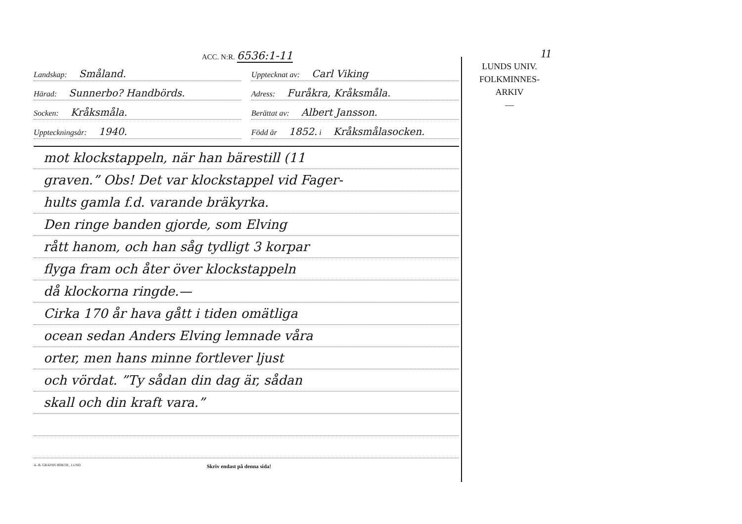ACC. N:R. 6536:1-11
Landskap: Småland.
Upptecknat av: Carl Viking
Härad: Sunnerbo? Handbörds.
Adress: Furåkra, Kråksmåla.
Socken: Kråksmåla.
Berättat av: Albert Jansson.
Uppteckningsår: 1940.
Född år 1852. i Kråksmålasocken.
mot klockstappeln, när han bärestill (11
graven.” Obs! Det var klockstappel vid Fager-
hults gamla f.d. varande bräkyrka.
Den ringe banden gjorde, som Elving
rått hanom, och han såg tydligt 3 korpar
flyga fram och åter över klockstappeln
då klockorna ringde.—
Cirka 170 år hava gått i tiden omätliga
ocean sedan Anders Elving lemnade våra
orter, men hans minne fortlever ljust
och vördat. ”Ty sådan din dag är, sådan
skall och din kraft vara.”
A.-B. GRAPHS BOKTR., LUND Skriv endast på denna sida!
11
LUNDS UNIV.
FOLKMINNES-
ARKIV
—